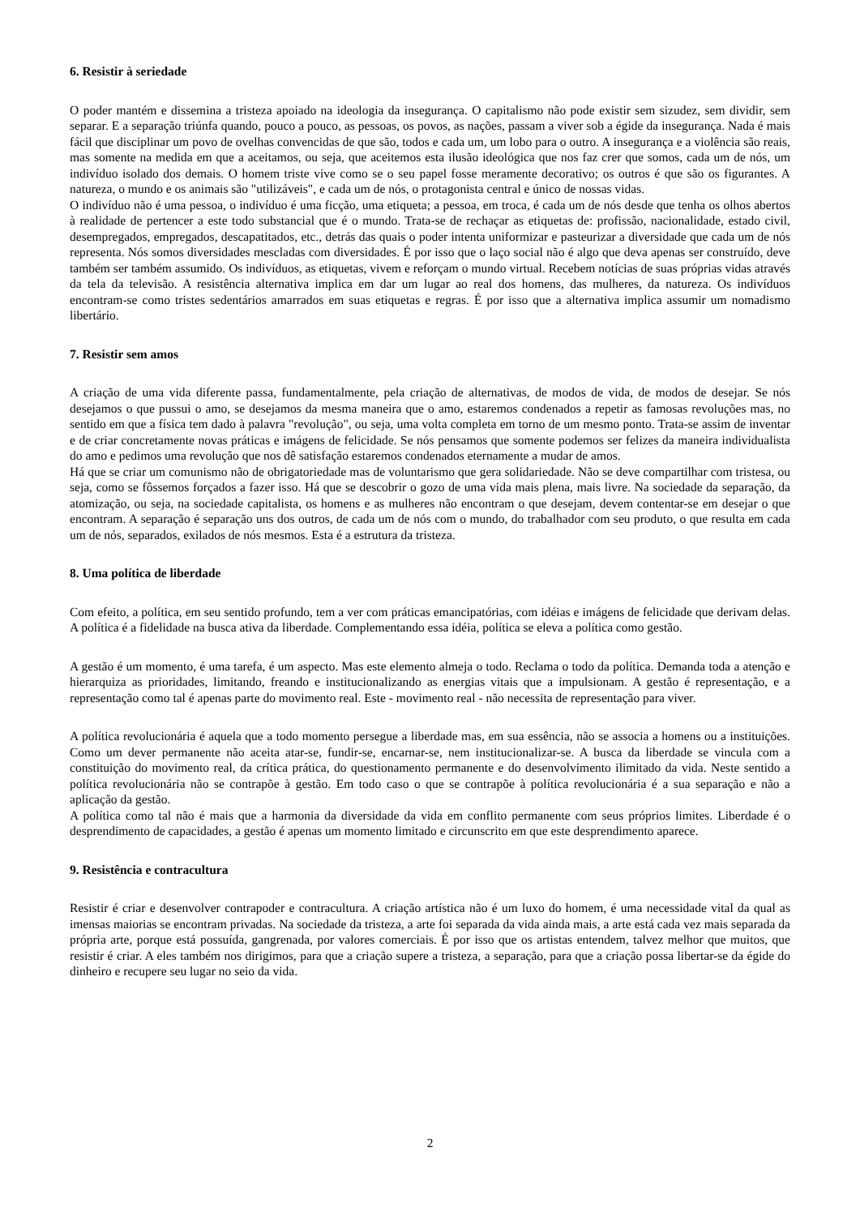6. Resistir à seriedade
O poder mantém e dissemina a tristeza apoiado na ideologia da insegurança. O capitalismo não pode existir sem sizudez, sem dividir, sem separar. E a separação triúnfa quando, pouco a pouco, as pessoas, os povos, as nações, passam a viver sob a égide da insegurança. Nada é mais fácil que disciplinar um povo de ovelhas convencidas de que são, todos e cada um, um lobo para o outro. A insegurança e a violência são reais, mas somente na medida em que a aceitamos, ou seja, que aceitemos esta ilusão ideológica que nos faz crer que somos, cada um de nós, um indivíduo isolado dos demais. O homem triste vive como se o seu papel fosse meramente decorativo; os outros é que são os figurantes. A natureza, o mundo e os animais são "utilizáveis", e cada um de nós, o protagonista central e único de nossas vidas.
O indivíduo não é uma pessoa, o indivíduo é uma ficção, uma etiqueta; a pessoa, em troca, é cada um de nós desde que tenha os olhos abertos à realidade de pertencer a este todo substancial que é o mundo. Trata-se de rechaçar as etiquetas de: profissão, nacionalidade, estado civil, desempregados, empregados, descapatitados, etc., detrás das quais o poder intenta uniformizar e pasteurizar a diversidade que cada um de nós representa. Nós somos diversidades mescladas com diversidades. É por isso que o laço social não é algo que deva apenas ser construído, deve também ser também assumido. Os indivíduos, as etiquetas, vivem e reforçam o mundo virtual. Recebem notícias de suas próprias vidas através da tela da televisão. A resistência alternativa implica em dar um lugar ao real dos homens, das mulheres, da natureza. Os indivíduos encontram-se como tristes sedentários amarrados em suas etiquetas e regras. É por isso que a alternativa implica assumir um nomadismo libertário.
7. Resistir sem amos
A criação de uma vida diferente passa, fundamentalmente, pela criação de alternativas, de modos de vida, de modos de desejar. Se nós desejamos o que pussui o amo, se desejamos da mesma maneira que o amo, estaremos condenados a repetir as famosas revoluções mas, no sentido em que a física tem dado à palavra "revolução", ou seja, uma volta completa em torno de um mesmo ponto. Trata-se assim de inventar e de criar concretamente novas práticas e imágens de felicidade. Se nós pensamos que somente podemos ser felizes da maneira individualista do amo e pedimos uma revolução que nos dê satisfação estaremos condenados eternamente a mudar de amos.
Há que se criar um comunismo não de obrigatoriedade mas de voluntarismo que gera solidariedade. Não se deve compartilhar com tristesa, ou seja, como se fôssemos forçados a fazer isso. Há que se descobrir o gozo de uma vida mais plena, mais livre. Na sociedade da separação, da atomização, ou seja, na sociedade capitalista, os homens e as mulheres não encontram o que desejam, devem contentar-se em desejar o que encontram. A separação é separação uns dos outros, de cada um de nós com o mundo, do trabalhador com seu produto, o que resulta em cada um de nós, separados, exilados de nós mesmos. Esta é a estrutura da tristeza.
8. Uma política de liberdade
Com efeito, a política, em seu sentido profundo, tem a ver com práticas emancipatórias, com idéias e imágens de felicidade que derivam delas. A política é a fidelidade na busca ativa da liberdade. Complementando essa idéia, política se eleva a política como gestão.
A gestão é um momento, é uma tarefa, é um aspecto. Mas este elemento almeja o todo. Reclama o todo da política. Demanda toda a atenção e hierarquiza as prioridades, limitando, freando e institucionalizando as energias vitais que a impulsionam. A gestão é representação, e a representação como tal é apenas parte do movimento real. Este - movimento real - não necessita de representação para viver.
A política revolucionária é aquela que a todo momento persegue a liberdade mas, em sua essência, não se associa a homens ou a instituições. Como um dever permanente não aceita atar-se, fundir-se, encarnar-se, nem institucionalizar-se. A busca da liberdade se vincula com a constituição do movimento real, da crítica prática, do questionamento permanente e do desenvolvimento ilimitado da vida. Neste sentido a política revolucionária não se contrapõe à gestão. Em todo caso o que se contrapõe à política revolucionária é a sua separação e não a aplicação da gestão.
A política como tal não é mais que a harmonia da diversidade da vida em conflito permanente com seus próprios limites. Liberdade é o desprendimento de capacidades, a gestão é apenas um momento limitado e circunscrito em que este desprendimento aparece.
9. Resistência e contracultura
Resistir é criar e desenvolver contrapoder e contracultura. A criação artística não é um luxo do homem, é uma necessidade vital da qual as imensas maiorias se encontram privadas. Na sociedade da tristeza, a arte foi separada da vida ainda mais, a arte está cada vez mais separada da própria arte, porque está possuída, gangrenada, por valores comerciais. É por isso que os artistas entendem, talvez melhor que muitos, que resistir é criar. A eles também nos dirigimos, para que a criação supere a tristeza, a separação, para que a criação possa libertar-se da égide do dinheiro e recupere seu lugar no seio da vida.
2